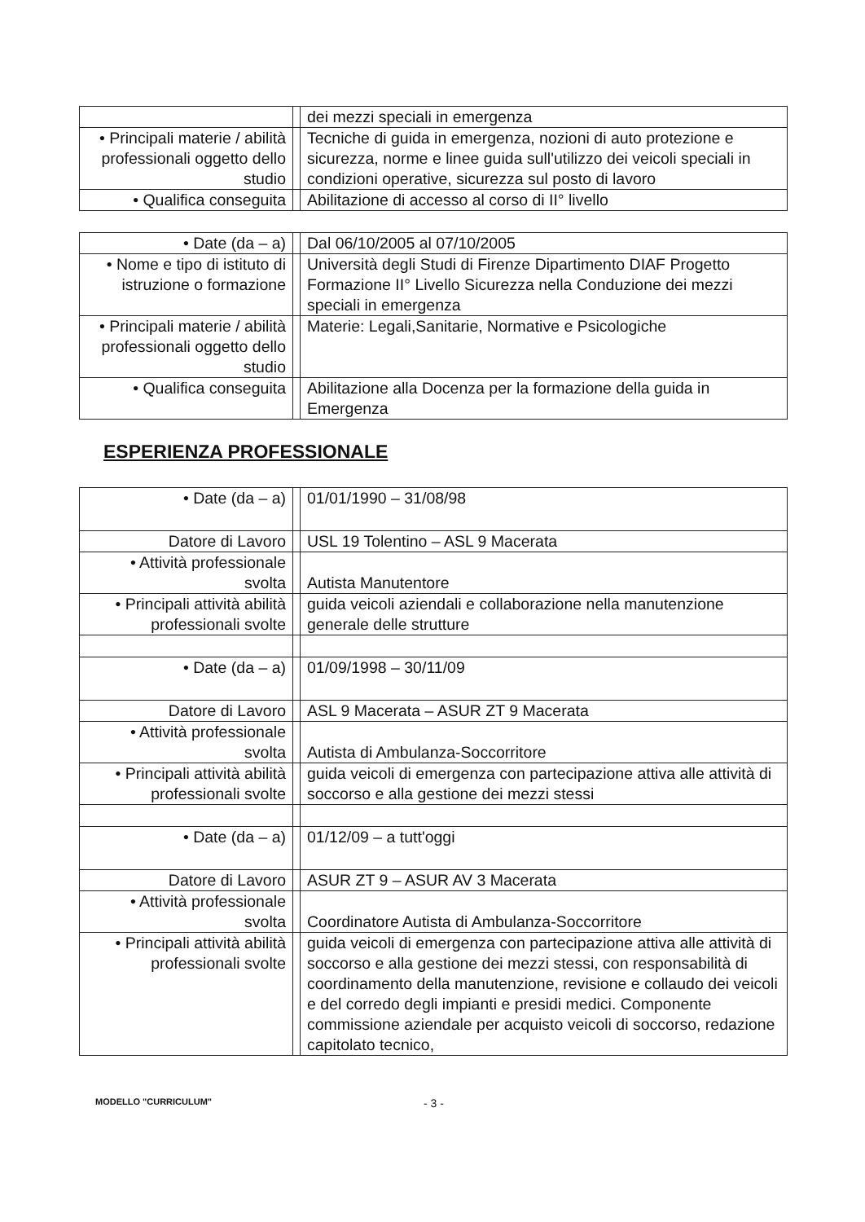| | | dei mezzi speciali in emergenza |
| • Principali materie / abilità professionali oggetto dello studio | | Tecniche di guida in emergenza, nozioni di auto protezione e sicurezza, norme e linee guida sull'utilizzo dei veicoli speciali in condizioni operative, sicurezza sul posto di lavoro |
| • Qualifica conseguita | | Abilitazione di accesso al corso di II° livello |
| • Date (da – a) | | Dal 06/10/2005 al 07/10/2005 |
| • Nome e tipo di istituto di istruzione o formazione | | Università degli Studi di Firenze Dipartimento DIAF Progetto Formazione II° Livello Sicurezza nella Conduzione dei mezzi speciali in emergenza |
| • Principali materie / abilità professionali oggetto dello studio | | Materie: Legali,Sanitarie, Normative e Psicologiche |
| • Qualifica conseguita | | Abilitazione alla Docenza per la formazione della guida in Emergenza |
ESPERIENZA PROFESSIONALE
| • Date (da – a) | | 01/01/1990 – 31/08/98 |
| Datore di Lavoro | | USL 19 Tolentino – ASL 9 Macerata |
| • Attività professionale svolta | | Autista Manutentore |
| • Principali attività abilità professionali svolte | | guida veicoli aziendali e collaborazione nella manutenzione generale delle strutture |
| • Date (da – a) | | 01/09/1998 – 30/11/09 |
| Datore di Lavoro | | ASL 9 Macerata – ASUR ZT 9 Macerata |
| • Attività professionale svolta | | Autista di Ambulanza-Soccorritore |
| • Principali attività abilità professionali svolte | | guida veicoli di emergenza con partecipazione attiva alle attività di soccorso e alla gestione dei mezzi stessi |
| • Date (da – a) | | 01/12/09 – a tutt'oggi |
| Datore di Lavoro | | ASUR ZT 9 – ASUR AV 3 Macerata |
| • Attività professionale svolta | | Coordinatore Autista di Ambulanza-Soccorritore |
| • Principali attività abilità professionali svolte | | guida veicoli di emergenza con partecipazione attiva alle attività di soccorso e alla gestione dei mezzi stessi, con responsabilità di coordinamento della manutenzione, revisione e collaudo dei veicoli e del corredo degli impianti e presidi medici. Componente commissione aziendale per acquisto veicoli di soccorso, redazione capitolato tecnico, |
MODELLO "CURRICULUM" - 3 -